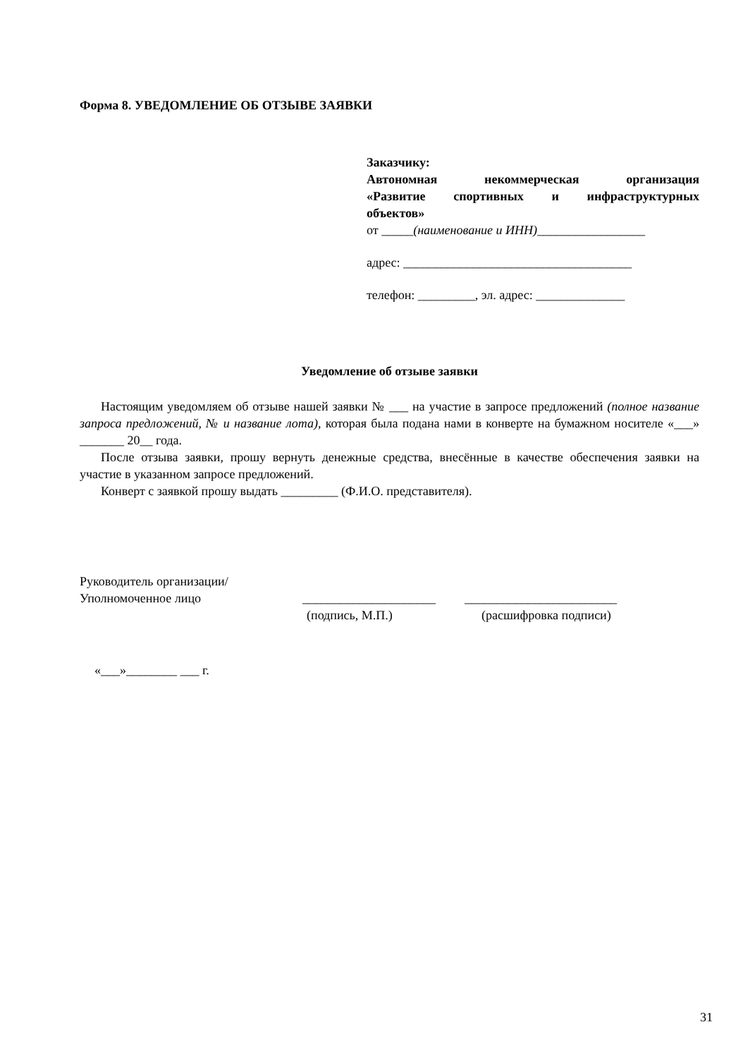Форма 8. УВЕДОМЛЕНИЕ ОБ ОТЗЫВЕ ЗАЯВКИ
Заказчику:
Автономная некоммерческая организация
«Развитие спортивных и инфраструктурных
объектов»
от _____(наименование и ИНН)_________________
адрес: ____________________________________
телефон: _________, эл. адрес: ______________
Уведомление об отзыве заявки
Настоящим уведомляем об отзыве нашей заявки № ___ на участие в запросе предложений (полное название запроса предложений, № и название лота), которая была подана нами в конверте на бумажном носителе «___» _______ 20__ года.
После отзыва заявки, прошу вернуть денежные средства, внесённые в качестве обеспечения заявки на участие в указанном запросе предложений.
Конверт с заявкой прошу выдать _________ (Ф.И.О. представителя).
Руководитель организации/
Уполномоченное лицо _____________________ ________________________
(подпись, М.П.) (расшифровка подписи)
«___»________ ___ г.
31